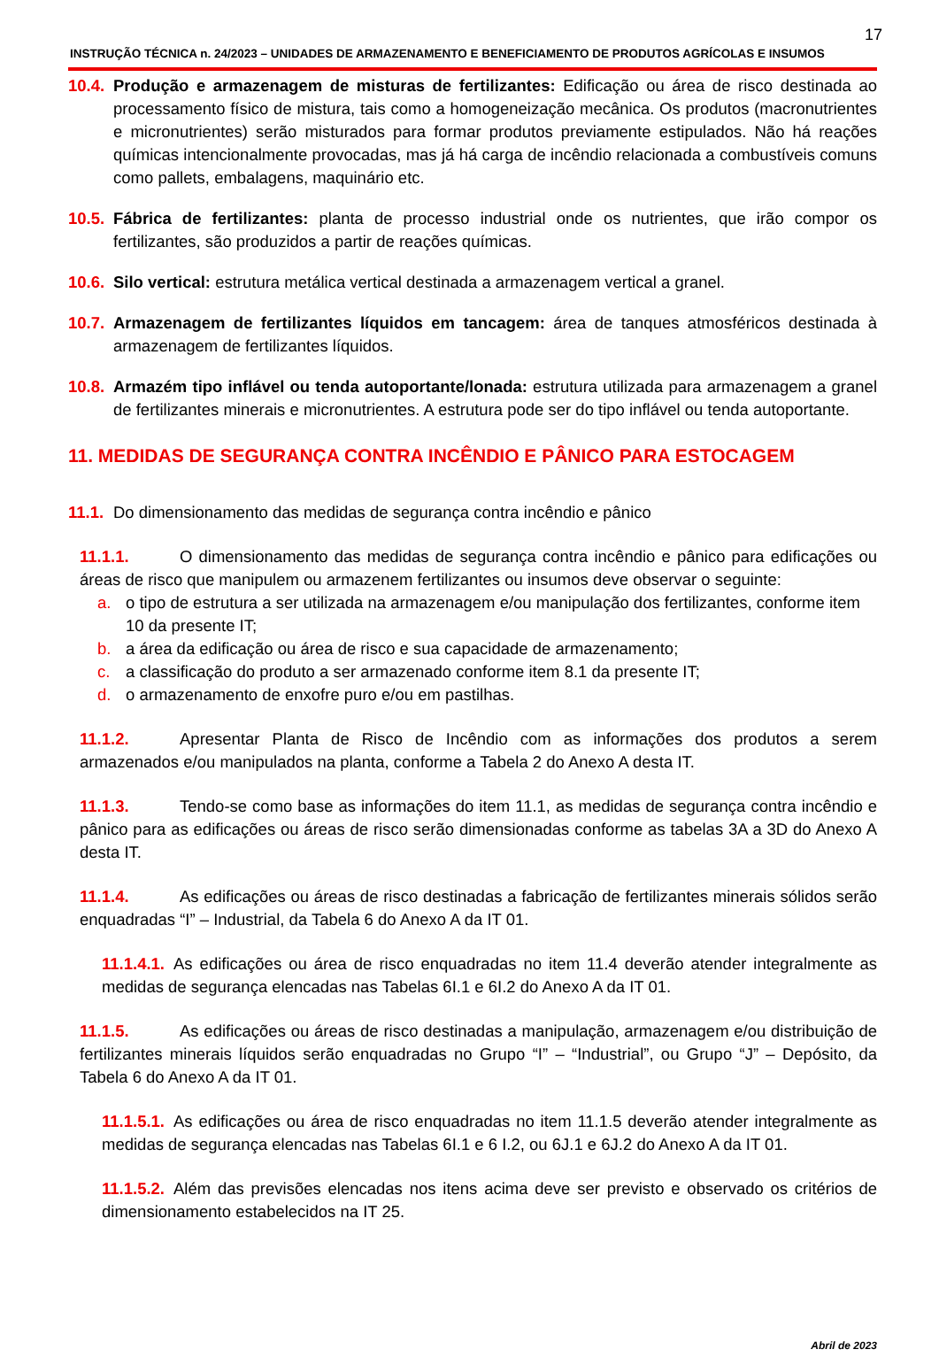17
INSTRUÇÃO TÉCNICA n. 24/2023 – UNIDADES DE ARMAZENAMENTO E BENEFICIAMENTO DE PRODUTOS AGRÍCOLAS E INSUMOS
10.4.
Produção e armazenagem de misturas de fertilizantes: Edificação ou área de risco destinada ao processamento físico de mistura, tais como a homogeneização mecânica. Os produtos (macronutrientes e micronutrientes) serão misturados para formar produtos previamente estipulados. Não há reações químicas intencionalmente provocadas, mas já há carga de incêndio relacionada a combustíveis comuns como pallets, embalagens, maquinário etc.
10.5.
Fábrica de fertilizantes: planta de processo industrial onde os nutrientes, que irão compor os fertilizantes, são produzidos a partir de reações químicas.
10.6.
Silo vertical: estrutura metálica vertical destinada a armazenagem vertical a granel.
10.7.
Armazenagem de fertilizantes líquidos em tancagem: área de tanques atmosféricos destinada à armazenagem de fertilizantes líquidos.
10.8.
Armazém tipo inflável ou tenda autoportante/lonada: estrutura utilizada para armazenagem a granel de fertilizantes minerais e micronutrientes. A estrutura pode ser do tipo inflável ou tenda autoportante.
11. MEDIDAS DE SEGURANÇA CONTRA INCÊNDIO E PÂNICO PARA ESTOCAGEM
11.1.
Do dimensionamento das medidas de segurança contra incêndio e pânico
11.1.1. O dimensionamento das medidas de segurança contra incêndio e pânico para edificações ou áreas de risco que manipulem ou armazenem fertilizantes ou insumos deve observar o seguinte:
a. o tipo de estrutura a ser utilizada na armazenagem e/ou manipulação dos fertilizantes, conforme item 10 da presente IT;
b. a área da edificação ou área de risco e sua capacidade de armazenamento;
c. a classificação do produto a ser armazenado conforme item 8.1 da presente IT;
d. o armazenamento de enxofre puro e/ou em pastilhas.
11.1.2. Apresentar Planta de Risco de Incêndio com as informações dos produtos a serem armazenados e/ou manipulados na planta, conforme a Tabela 2 do Anexo A desta IT.
11.1.3. Tendo-se como base as informações do item 11.1, as medidas de segurança contra incêndio e pânico para as edificações ou áreas de risco serão dimensionadas conforme as tabelas 3A a 3D do Anexo A desta IT.
11.1.4. As edificações ou áreas de risco destinadas a fabricação de fertilizantes minerais sólidos serão enquadradas “I” – Industrial, da Tabela 6 do Anexo A da IT 01.
11.1.4.1. As edificações ou área de risco enquadradas no item 11.4 deverão atender integralmente as medidas de segurança elencadas nas Tabelas 6I.1 e 6I.2 do Anexo A da IT 01.
11.1.5. As edificações ou áreas de risco destinadas a manipulação, armazenagem e/ou distribuição de fertilizantes minerais líquidos serão enquadradas no Grupo “I” – “Industrial”, ou Grupo “J” – Depósito, da Tabela 6 do Anexo A da IT 01.
11.1.5.1. As edificações ou área de risco enquadradas no item 11.1.5 deverão atender integralmente as medidas de segurança elencadas nas Tabelas 6I.1 e 6 I.2, ou 6J.1 e 6J.2 do Anexo A da IT 01.
11.1.5.2. Além das previsões elencadas nos itens acima deve ser previsto e observado os critérios de dimensionamento estabelecidos na IT 25.
Abril de 2023